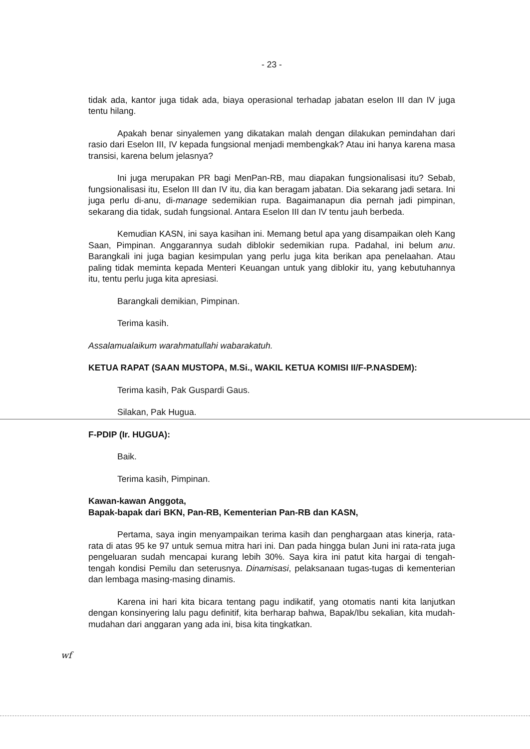- 23 -
tidak ada, kantor juga tidak ada, biaya operasional terhadap jabatan eselon III dan IV juga tentu hilang.
Apakah benar sinyalemen yang dikatakan malah dengan dilakukan pemindahan dari rasio dari Eselon III, IV kepada fungsional menjadi membengkak? Atau ini hanya karena masa transisi, karena belum jelasnya?
Ini juga merupakan PR bagi MenPan-RB, mau diapakan fungsionalisasi itu? Sebab, fungsionalisasi itu, Eselon III dan IV itu, dia kan beragam jabatan. Dia sekarang jadi setara. Ini juga perlu di-anu, di-manage sedemikian rupa. Bagaimanapun dia pernah jadi pimpinan, sekarang dia tidak, sudah fungsional. Antara Eselon III dan IV tentu jauh berbeda.
Kemudian KASN, ini saya kasihan ini. Memang betul apa yang disampaikan oleh Kang Saan, Pimpinan. Anggarannya sudah diblokir sedemikian rupa. Padahal, ini belum anu. Barangkali ini juga bagian kesimpulan yang perlu juga kita berikan apa penelaahan. Atau paling tidak meminta kepada Menteri Keuangan untuk yang diblokir itu, yang kebutuhannya itu, tentu perlu juga kita apresiasi.
Barangkali demikian, Pimpinan.
Terima kasih.
Assalamualaikum warahmatullahi wabarakatuh.
KETUA RAPAT (SAAN MUSTOPA, M.Si., WAKIL KETUA KOMISI II/F-P.NASDEM):
Terima kasih, Pak Guspardi Gaus.
Silakan, Pak Hugua.
F-PDIP (Ir. HUGUA):
Baik.
Terima kasih, Pimpinan.
Kawan-kawan Anggota,
Bapak-bapak dari BKN, Pan-RB, Kementerian Pan-RB dan KASN,
Pertama, saya ingin menyampaikan terima kasih dan penghargaan atas kinerja, rata-rata di atas 95 ke 97 untuk semua mitra hari ini. Dan pada hingga bulan Juni ini rata-rata juga pengeluaran sudah mencapai kurang lebih 30%. Saya kira ini patut kita hargai di tengah-tengah kondisi Pemilu dan seterusnya. Dinamisasi, pelaksanaan tugas-tugas di kementerian dan lembaga masing-masing dinamis.
Karena ini hari kita bicara tentang pagu indikatif, yang otomatis nanti kita lanjutkan dengan konsinyering lalu pagu definitif, kita berharap bahwa, Bapak/Ibu sekalian, kita mudah-mudahan dari anggaran yang ada ini, bisa kita tingkatkan.
wf